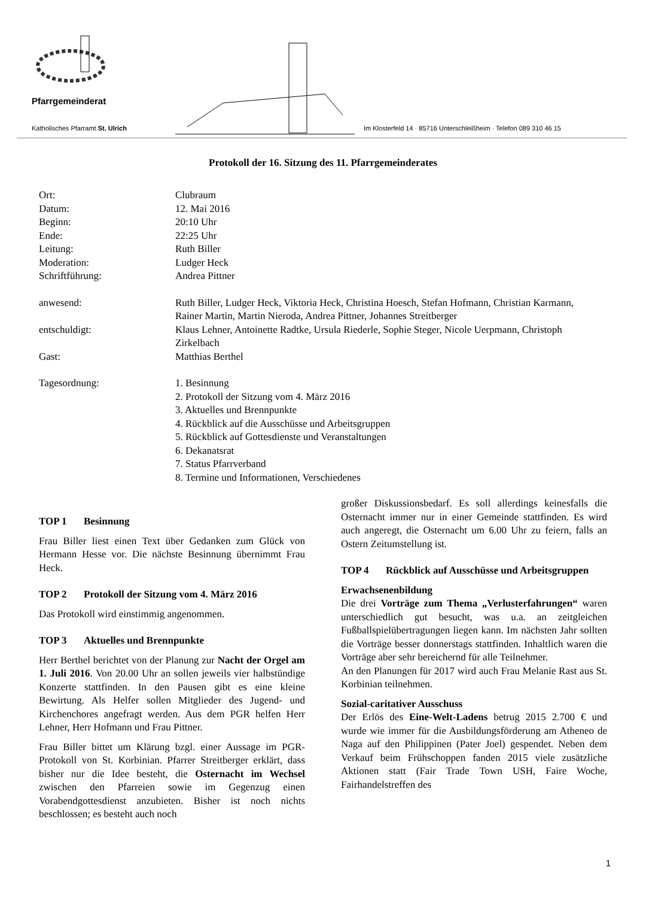Pfarrgemeinderat
Katholisches Pfarramt St. Ulrich Im Klosterfeld 14 · 85716 Unterschleißheim · Telefon 089 310 46 15
Protokoll der 16. Sitzung des 11. Pfarrgemeinderates
Ort: Clubraum
Datum: 12. Mai 2016
Beginn: 20:10 Uhr
Ende: 22:25 Uhr
Leitung: Ruth Biller
Moderation: Ludger Heck
Schriftführung: Andrea Pittner
anwesend: Ruth Biller, Ludger Heck, Viktoria Heck, Christina Hoesch, Stefan Hofmann, Christian Karmann, Rainer Martin, Martin Nieroda, Andrea Pittner, Johannes Streitberger
entschuldigt: Klaus Lehner, Antoinette Radtke, Ursula Riederle, Sophie Steger, Nicole Uerpmann, Christoph Zirkelbach
Gast: Matthias Berthel
Tagesordnung: 1. Besinnung
2. Protokoll der Sitzung vom 4. März 2016
3. Aktuelles und Brennpunkte
4. Rückblick auf die Ausschüsse und Arbeitsgruppen
5. Rückblick auf Gottesdienste und Veranstaltungen
6. Dekanatsrat
7. Status Pfarrverband
8. Termine und Informationen, Verschiedenes
TOP 1 Besinnung
Frau Biller liest einen Text über Gedanken zum Glück von Hermann Hesse vor. Die nächste Besinnung übernimmt Frau Heck.
TOP 2 Protokoll der Sitzung vom 4. März 2016
Das Protokoll wird einstimmig angenommen.
TOP 3 Aktuelles und Brennpunkte
Herr Berthel berichtet von der Planung zur Nacht der Orgel am 1. Juli 2016. Von 20.00 Uhr an sollen jeweils vier halbstündige Konzerte stattfinden. In den Pausen gibt es eine kleine Bewirtung. Als Helfer sollen Mitglieder des Jugend- und Kirchenchores angefragt werden. Aus dem PGR helfen Herr Lehner, Herr Hofmann und Frau Pittner.
Frau Biller bittet um Klärung bzgl. einer Aussage im PGR-Protokoll von St. Korbinian. Pfarrer Streitberger erklärt, dass bisher nur die Idee besteht, die Osternacht im Wechsel zwischen den Pfarreien sowie im Gegenzug einen Vorabendgottesdienst anzubieten. Bisher ist noch nichts beschlossen; es besteht auch noch
großer Diskussionsbedarf. Es soll allerdings keinesfalls die Osternacht immer nur in einer Gemeinde stattfinden. Es wird auch angeregt, die Osternacht um 6.00 Uhr zu feiern, falls an Ostern Zeitumstellung ist.
TOP 4 Rückblick auf Ausschüsse und Arbeitsgruppen
Erwachsenenbildung
Die drei Vorträge zum Thema „Verlusterfahrungen“ waren unterschiedlich gut besucht, was u.a. an zeitgleichen Fußballspielübertragungen liegen kann. Im nächsten Jahr sollten die Vorträge besser donnerstags stattfinden. Inhaltlich waren die Vorträge aber sehr bereichernd für alle Teilnehmer.
An den Planungen für 2017 wird auch Frau Melanie Rast aus St. Korbinian teilnehmen.
Sozial-caritativer Ausschuss
Der Erlös des Eine-Welt-Ladens betrug 2015 2.700 € und wurde wie immer für die Ausbildungsförderung am Atheneo de Naga auf den Philippinen (Pater Joel) gespendet. Neben dem Verkauf beim Frühschoppen fanden 2015 viele zusätzliche Aktionen statt (Fair Trade Town USH, Faire Woche, Fairhandelstreffen des
1